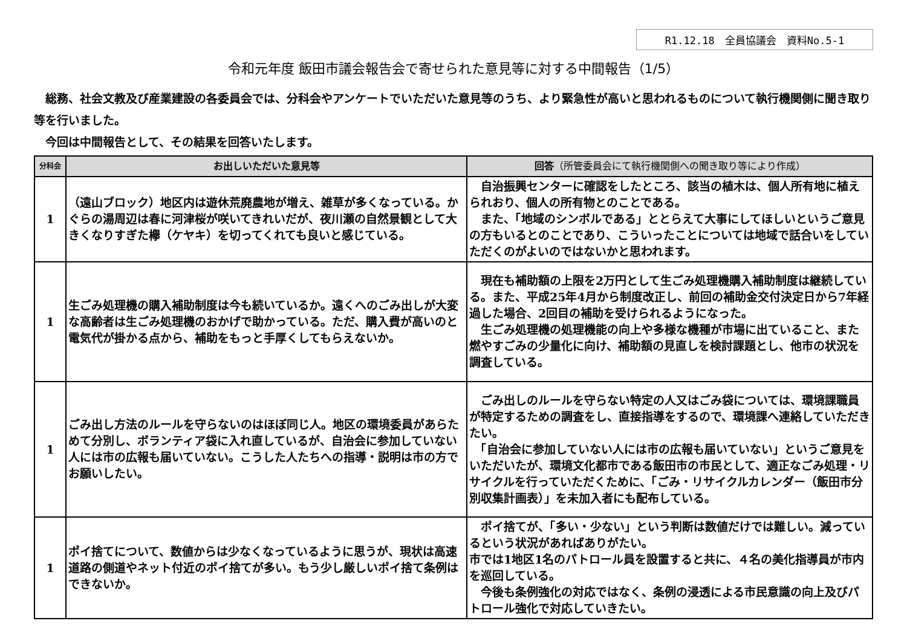R1.12.18　全員協議会　資料No.5-1
令和元年度 飯田市議会報告会で寄せられた意見等に対する中間報告（1/5）
　総務、社会文教及び産業建設の各委員会では、分科会やアンケートでいただいた意見等のうち、より緊急性が高いと思われるものについて執行機関側に聞き取り等を行いました。
　今回は中間報告として、その結果を回答いたします。
| 分科会 | お出しいただいた意見等 | 回答 （所管委員会にて執行機関側への聞き取り等により作成） |
| --- | --- | --- |
| 1 | （遠山ブロック）地区内は遊休荒廃農地が増え、雑草が多くなっている。かぐらの湯周辺は春に河津桜が咲いてきれいだが、夜川瀬の自然景観として大きくなりすぎた欅（ケヤキ）を切ってくれても良いと感じている。 | 自治振興センターに確認をしたところ、該当の植木は、個人所有地に植えられおり、個人の所有物とのことである。 また、「地域のシンボルである」ととらえて大事にしてほしいというご意見の方もいるとのことであり、こういったことについては地域で話合いをしていただくのがよいのではないかと思われます。 |
| 1 | 生ごみ処理機の購入補助制度は今も続いているか。遠くへのごみ出しが大変な高齢者は生ごみ処理機のおかげで助かっている。ただ、購入費が高いのと電気代が掛かる点から、補助をもっと手厚くしてもらえないか。 | 現在も補助額の上限を2万円として生ごみ処理機購入補助制度は継続している。また、平成25年4月から制度改正し、前回の補助金交付決定日から7年経過した場合、2回目の補助を受けられるようになった。 生ごみ処理機の処理機能の向上や多様な機種が市場に出ていること、また燃やすごみの少量化に向け、補助額の見直しを検討課題とし、他市の状況を調査している。 |
| 1 | ごみ出し方法のルールを守らないのはほぼ同じ人。地区の環境委員があらためて分別し、ボランティア袋に入れ直しているが、自治会に参加していない人には市の広報も届いていない。こうした人たちへの指導・説明は市の方でお願いしたい。 | ごみ出しのルールを守らない特定の人又はごみ袋については、環境課職員が特定するための調査をし、直接指導をするので、環境課へ連絡していただきたい。 「自治会に参加していない人には市の広報も届いていない」というご意見をいただいたが、環境文化都市である飯田市の市民として、適正なごみ処理・リサイクルを行っていただくために、「ごみ・リサイクルカレンダー（飯田市分別収集計画表）」を未加入者にも配布している。 |
| 1 | ポイ捨てについて、数値からは少なくなっているように思うが、現状は高速道路の側道やネット付近のポイ捨てが多い。もう少し厳しいポイ捨て条例はできないか。 | ポイ捨てが、「多い・少ない」という判断は数値だけでは難しい。減っているという状況があればありがたい。 市では1地区1名のパトロール員を設置すると共に、４名の美化指導員が市内を巡回している。 今後も条例強化の対応ではなく、条例の浸透による市民意識の向上及びパトロール強化で対応していきたい。 |